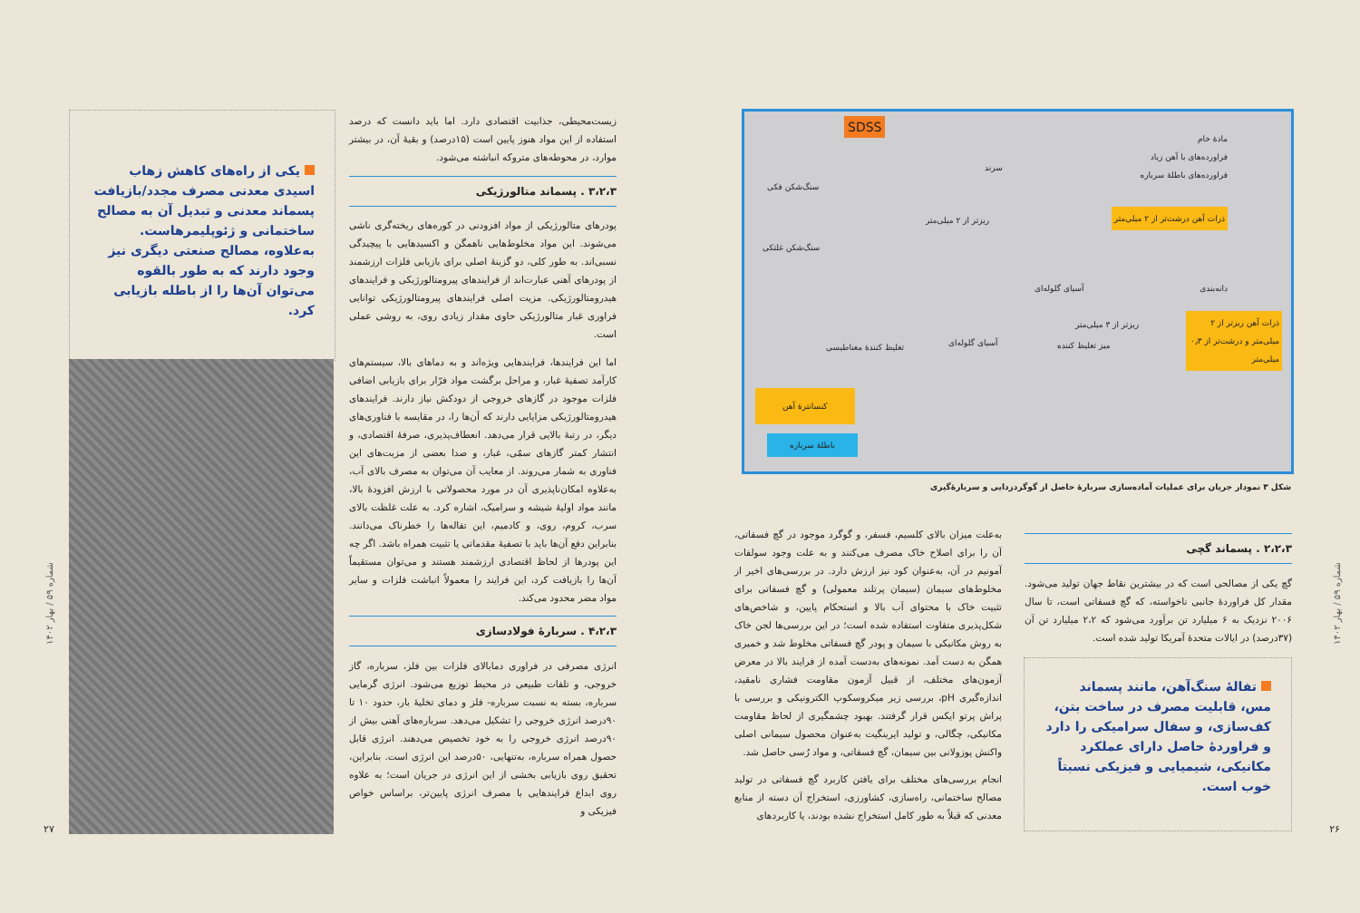SDSS
مادهٔ خام
فراورده‌های با آهن زیاد
فراورده‌های باطلهٔ سرباره
سرند
سنگ‌شکن فکی
ریزتر از ۲ میلی‌متر ذرات آهن درشت‌تر از ۲ میلی‌متر
سنگ‌شکن غلتکی
آسیای گلوله‌ای دانه‌بندی
ریزتر از ۳ میلی‌متر ذرات آهن ریزتر از ۲ میلی‌متر و درشت‌تر از ۰٫۳ میلی‌متر
تغلیظ کنندهٔ مغناطیسی آسیای گلوله‌ای میز تغلیظ کننده
کنسانترهٔ آهن
باطلهٔ سرباره
شکل ۳ نمودار جریان برای عملیات آماده‌سازی سربارهٔ حاصل از گوگردزدایی و سربارهٔ‌گیری
۲،۲،۳ . پسماند گچی
گچ یکی از مصالحی است که در بیشترین نقاط جهان تولید می‌شود. مقدار کل فراوردهٔ جانبی ناخواسته، که گچ فسفاتی است، تا سال ۲۰۰۶ نزدیک به ۶ میلیارد تن برآورد می‌شود که ۲،۲ میلیارد تن آن (۳۷درصد) در ایالات متحدهٔ آمریکا تولید شده است.
تفالهٔ سنگ‌آهن، مانند پسماند مس، قابلیت مصرف در ساخت بتن، کف‌سازی، و سفال سرامیکی را دارد و فراوردهٔ حاصل دارای عملکرد مکانیکی، شیمیایی و فیزیکی نسبتاً خوب است.
به‌علت میزان بالای کلسیم، فسفر، و گوگرد موجود در گچ فسفاتی، آن را برای اصلاح خاک مصرف می‌کنند و به علت وجود سولفات آمونیم در آن، به‌عنوان کود نیز ارزش دارد. در بررسی‌های اخیر از مخلوط‌های سیمان (سیمان پرتلند معمولی) و گچ فسفاتی برای تثبیت خاک با محتوای آب بالا و استحکام پایین، و شاخص‌های شکل‌پذیری متفاوت استفاده شده است؛ در این بررسی‌ها لجن خاک به روش مکانیکی با سیمان و پودر گچ فسفاتی مخلوط شد و خمیری همگن به دست آمد. نمونه‌های به‌دست آمده از فرایند بالا در معرض آزمون‌های مختلف، از قبیل آزمون مقاومت فشاری نامقید، اندازه‌گیری pH، بررسی زیر میکروسکوپ الکترونیکی و بررسی با پراش پرتو ایکس قرار گرفتند. بهبود چشمگیری از لحاظ مقاومت مکانیکی، چگالی، و تولید ایرینگیت به‌عنوان محصول سیمانی اصلی واکنش پوزولانی بین سیمان، گچ فسفاتی، و مواد رُسی حاصل شد.
انجام بررسی‌های مختلف برای یافتن کاربرد گچ فسفاتی در تولید مصالح ساختمانی، راه‌سازی، کشاورزی، استخراج آن دسته از منابع معدنی که قبلاً به طور کامل استخراج نشده بودند، یا کاربردهای
شماره ۵۹ / بهار ۱۴۰۲
۲۶
یکی از راه‌های کاهش زهاب اسیدی معدنی مصرف مجدد/بازیافت پسماند معدنی و تبدیل آن به مصالح ساختمانی و ژئوپلیمرهاست. به‌علاوه، مصالح صنعتی دیگری نیز وجود دارند که به طور بالقوه می‌توان آن‌ها را از باطله بازیابی کرد.
زیست‌محیطی، جذابیت اقتصادی دارد. اما باید دانست که درصد استفاده از این مواد هنوز پایین است (۱۵درصد) و بقیهٔ آن، در بیشتر موارد، در محوطه‌های متروکه انباشته می‌شود.
۳،۲،۳ . پسماند متالورژیکی
پودرهای متالورژیکی از مواد افزودنی در کوره‌های ریخته‌گری ناشی می‌شوند. این مواد مخلوط‌هایی ناهمگن و اکسیدهایی با پیچیدگی نسبی‌اند. به طور کلی، دو گزینهٔ اصلی برای بازیابی فلزات ارزشمند از پودرهای آهنی عبارت‌اند از فرایندهای پیرومتالورژیکی و فرایندهای هیدرومتالورژیکی. مزیت اصلی فرایندهای پیرومتالورژیکی توانایی فراوری غبار متالورژیکی حاوی مقدار زیادی روی، به روشی عملی است.
اما این فرایندها، فرایندهایی ویژه‌اند و به دماهای بالا، سیستم‌های کارآمد تصفیهٔ غبار، و مراحل برگشت مواد فرّار برای بازیابی اضافی فلزات موجود در گازهای خروجی از دودکش نیاز دارند. فرایندهای هیدرومتالورژیکی مزایایی دارند که آن‌ها را، در مقایسه با فناوری‌های دیگر، در رتبهٔ بالایی قرار می‌دهد. انعطاف‌پذیری، صرفهٔ اقتصادی، و انتشار کمتر گازهای سمّی، غبار، و صدا بعضی از مزیت‌های این فناوری به شمار می‌روند. از معایب آن می‌توان به مصرف بالای آب، به‌علاوه امکان‌ناپذیری آن در مورد محصولاتی با ارزش افزودهٔ بالا، مانند مواد اولیهٔ شیشه و سرامیک، اشاره کرد. به علت غلظت بالای سرب، کروم، روی، و کادمیم، این تفاله‌ها را خطرناک می‌دانند. بنابراین دفع آن‌ها باید با تصفیهٔ مقدماتی یا تثبیت همراه باشد. اگر چه این پودرها از لحاظ اقتصادی ارزشمند هستند و می‌توان مستقیماً آن‌ها را بازیافت کرد، این فرایند را معمولاً انباشت فلزات و سایر مواد مضر محدود می‌کند.
۴،۲،۳ . سربارهٔ فولادسازی
انرژی مصرفی در فراوری دمابالای فلزات بین فلز، سرباره، گاز خروجی، و تلفات طبیعی در محیط توزیع می‌شود. انرژی گرمایی سرباره، بسته به نسبت سرباره- فلز و دمای تخلیهٔ بار، حدود ۱۰ تا ۹۰درصد انرژی خروجی را تشکیل می‌دهد. سرباره‌های آهنی بیش از ۹۰درصد انرژی خروجی را به خود تخصیص می‌دهند. انرژی قابل حصول همراه سرباره، به‌تنهایی، ۵۰درصد این انرژی است. بنابراین، تحقیق روی بازیابی بخشی از این انرژی در جریان است؛ به علاوه روی ابداع فرایندهایی با مصرف انرژی پایین‌تر، براساس خواص فیزیکی و
شماره ۵۹ / بهار ۱۴۰۲
۲۷